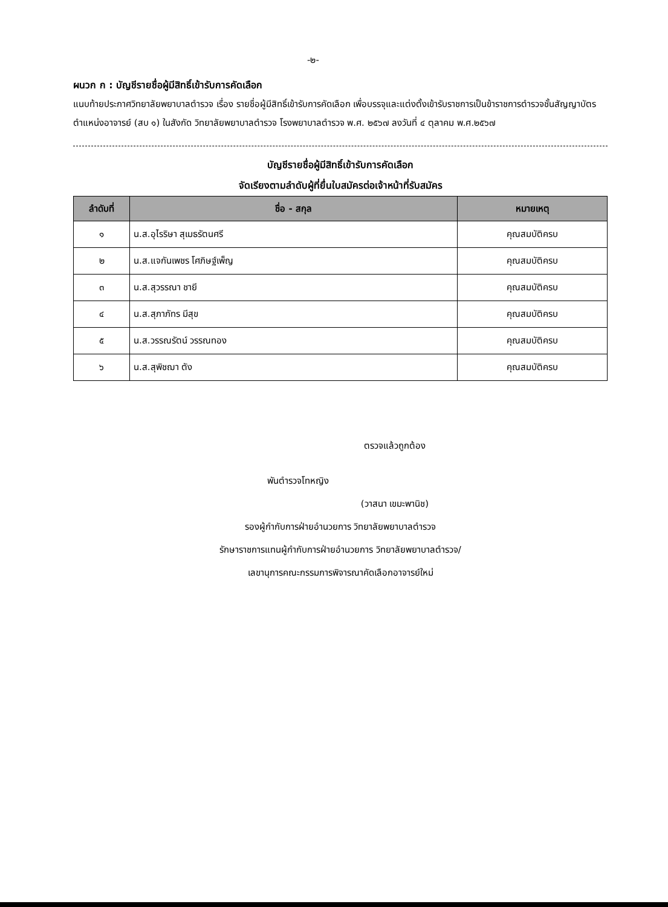-๒-
ผนวก ก : บัญชีรายชื่อผู้มีสิทธิ์เข้ารับการคัดเลือก
แนบท้ายประกาศวิทยาลัยพยาบาลตำรวจ เรื่อง รายชื่อผู้มีสิทธิ์เข้ารับการคัดเลือก เพื่อบรรจุและแต่งตั้งเข้ารับราชการเป็นข้าราชการตำรวจชั้นสัญญาบัตร ตำแหน่งอาจารย์ (สบ ๑) ในสังกัด วิทยาลัยพยาบาลตำรวจ โรงพยาบาลตำรวจ พ.ศ. ๒๕๖๗ ลงวันที่ ๔ ตุลาคม พ.ศ.๒๕๖๗
บัญชีรายชื่อผู้มีสิทธิ์เข้ารับการคัดเลือก
จัดเรียงตามลำดับผู้ที่ยื่นใบสมัครต่อเจ้าหน้าที่รับสมัคร
| ลำดับที่ | ชื่อ - สกุล | หมายเหตุ |
| --- | --- | --- |
| ๑ | น.ส.อุไรริษา สุเมธรัตนศรี | คุณสมบัติครบ |
| ๒ | น.ส.แจกันเพชร โศภิษฐ์เพ็ญ | คุณสมบัติครบ |
| ๓ | น.ส.สุวรรณา ชายี | คุณสมบัติครบ |
| ๔ | น.ส.สุภาภัทร มีสุข | คุณสมบัติครบ |
| ๕ | น.ส.วรรณรัตน์ วรรณทอง | คุณสมบัติครบ |
| ๖ | น.ส.สุพิชฌา ตัง | คุณสมบัติครบ |
ตรวจแล้วถูกต้อง
พันตำรวจโทหญิง
(วาสนา เขมะพานิช)
รองผู้กำกับการฝ่ายอำนวยการ วิทยาลัยพยาบาลตำรวจ
รักษาราชการแทนผู้กำกับการฝ่ายอำนวยการ วิทยาลัยพยาบาลตำรวจ/
เลขานุการคณะกรรมการพิจารณาคัดเลือกอาจารย์ใหม่